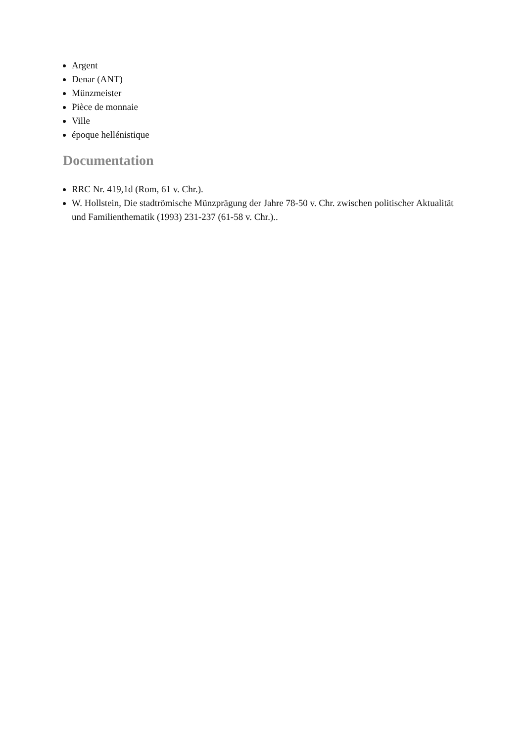Argent
Denar (ANT)
Münzmeister
Pièce de monnaie
Ville
époque hellénistique
Documentation
RRC Nr. 419,1d (Rom, 61 v. Chr.).
W. Hollstein, Die stadtrömische Münzprägung der Jahre 78-50 v. Chr. zwischen politischer Aktualität und Familienthematik (1993) 231-237 (61-58 v. Chr.)..